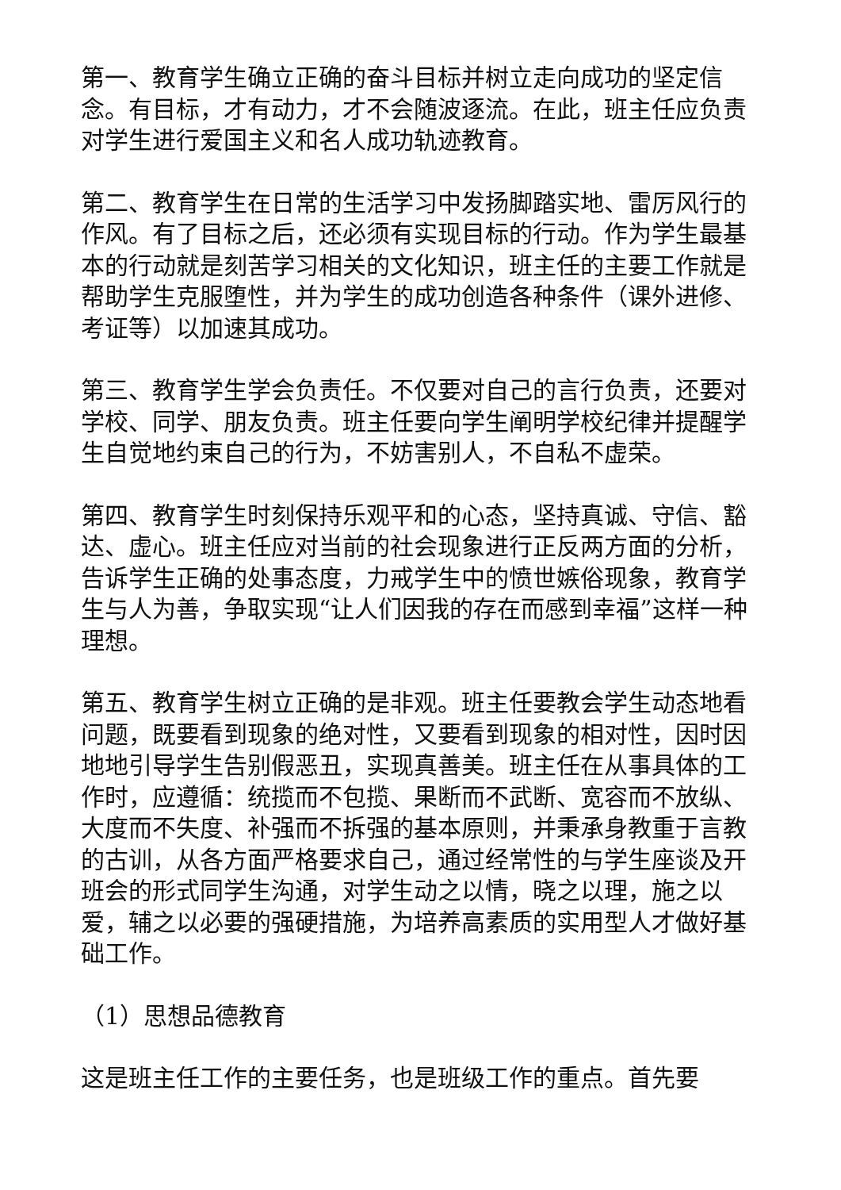第一、教育学生确立正确的奋斗目标并树立走向成功的坚定信念。有目标，才有动力，才不会随波逐流。在此，班主任应负责对学生进行爱国主义和名人成功轨迹教育。
第二、教育学生在日常的生活学习中发扬脚踏实地、雷厉风行的作风。有了目标之后，还必须有实现目标的行动。作为学生最基本的行动就是刻苦学习相关的文化知识，班主任的主要工作就是帮助学生克服堕性，并为学生的成功创造各种条件（课外进修、考证等）以加速其成功。
第三、教育学生学会负责任。不仅要对自己的言行负责，还要对学校、同学、朋友负责。班主任要向学生阐明学校纪律并提醒学生自觉地约束自己的行为，不妨害别人，不自私不虚荣。
第四、教育学生时刻保持乐观平和的心态，坚持真诚、守信、豁达、虚心。班主任应对当前的社会现象进行正反两方面的分析，告诉学生正确的处事态度，力戒学生中的愤世嫉俗现象，教育学生与人为善，争取实现“让人们因我的存在而感到幸福”这样一种理想。
第五、教育学生树立正确的是非观。班主任要教会学生动态地看问题，既要看到现象的绝对性，又要看到现象的相对性，因时因地地引导学生告别假恶丑，实现真善美。班主任在从事具体的工作时，应遵循：统揽而不包揽、果断而不武断、宽容而不放纵、大度而不失度、补强而不拆强的基本原则，并秉承身教重于言教的古训，从各方面严格要求自己，通过经常性的与学生座谈及开班会的形式同学生沟通，对学生动之以情，晓之以理，施之以爱，辅之以必要的强硬措施，为培养高素质的实用型人才做好基础工作。
（1）思想品德教育
这是班主任工作的主要任务，也是班级工作的重点。首先要